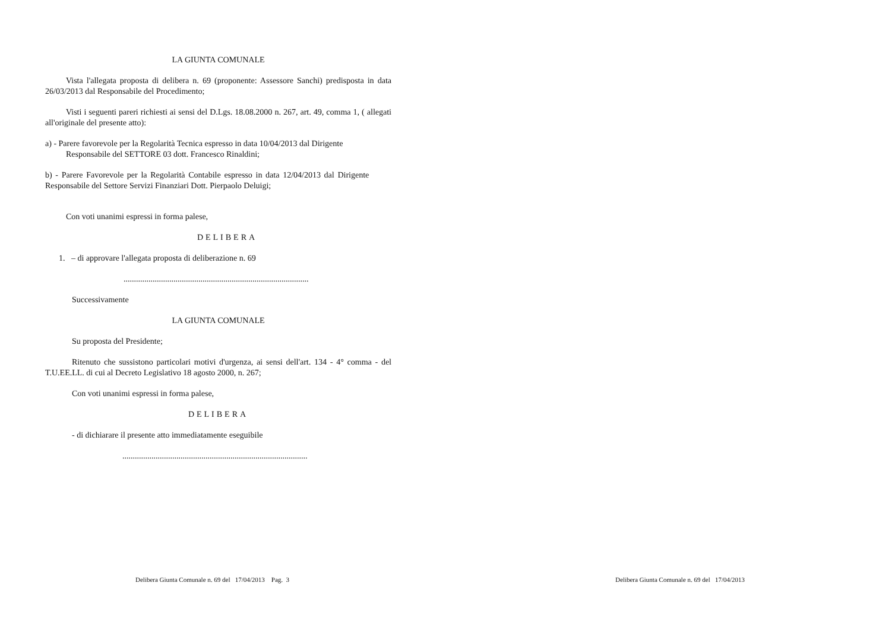LA GIUNTA COMUNALE
Vista l'allegata proposta di delibera n. 69 (proponente: Assessore Sanchi) predisposta in data 26/03/2013 dal Responsabile del Procedimento;
Visti i seguenti pareri richiesti ai sensi del D.Lgs. 18.08.2000 n. 267, art. 49, comma 1, ( allegati all'originale del presente atto):
a) - Parere favorevole per la Regolarità Tecnica espresso in data 10/04/2013 dal Dirigente
Responsabile del SETTORE 03 dott. Francesco Rinaldini;
b) - Parere Favorevole per la Regolarità Contabile espresso in data 12/04/2013 dal Dirigente Responsabile del Settore Servizi Finanziari Dott. Pierpaolo Deluigi;
Con voti unanimi espressi in forma palese,
DELIBERA
1. – di approvare l'allegata proposta di deliberazione n. 69
.........................................................................................
Successivamente
LA GIUNTA COMUNALE
Su proposta del Presidente;
Ritenuto che sussistono particolari motivi d'urgenza, ai sensi dell'art. 134 - 4° comma - del T.U.EE.LL. di cui al Decreto Legislativo 18 agosto 2000, n. 267;
Con voti unanimi espressi in forma palese,
DELIBERA
- di dichiarare il presente atto immediatamente eseguibile
.........................................................................................
Delibera Giunta Comunale n. 69 del 17/04/2013 Pag. 3
Delibera Giunta Comunale n. 69 del 17/04/2013